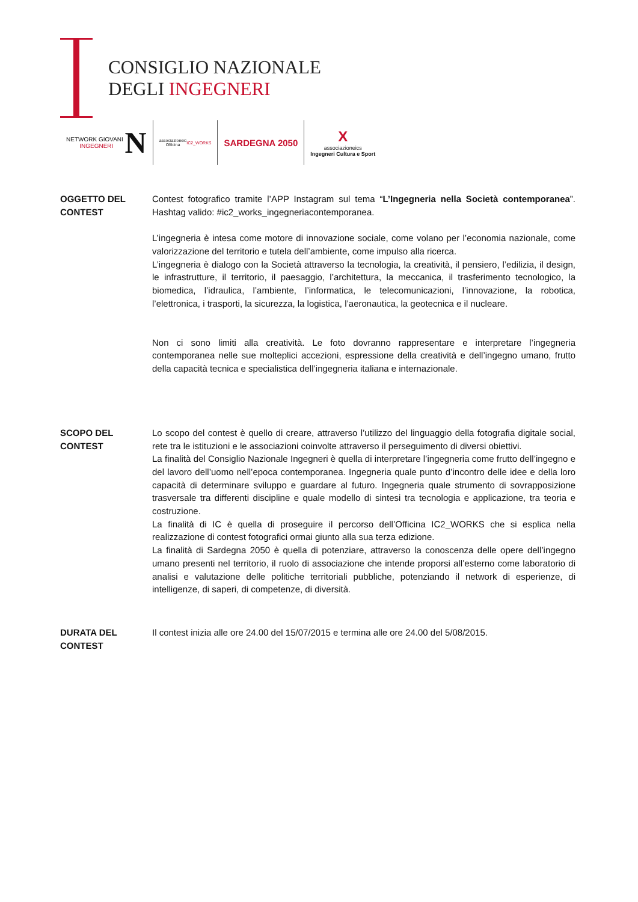CONSIGLIO NAZIONALE
DEGLI INGEGNERI
NETWORK GIOVANI
INGEGNERI N
associazioneic
Officina IC2_WORKS
SARDEGNA 2050
X
associazioneics
Ingegneri Cultura e Sport
OGGETTO DEL
CONTEST
Contest fotografico tramite l’APP Instagram sul tema “L’Ingegneria nella Società contemporanea”. Hashtag valido: #ic2_works_ingegneriacontemporanea.
L’ingegneria è intesa come motore di innovazione sociale, come volano per l’economia nazionale, come valorizzazione del territorio e tutela dell’ambiente, come impulso alla ricerca.
L’ingegneria è dialogo con la Società attraverso la tecnologia, la creatività, il pensiero, l’edilizia, il design, le infrastrutture, il territorio, il paesaggio, l’architettura, la meccanica, il trasferimento tecnologico, la biomedica, l’idraulica, l’ambiente, l’informatica, le telecomunicazioni, l’innovazione, la robotica, l’elettronica, i trasporti, la sicurezza, la logistica, l’aeronautica, la geotecnica e il nucleare.
Non ci sono limiti alla creatività. Le foto dovranno rappresentare e interpretare l’ingegneria contemporanea nelle sue molteplici accezioni, espressione della creatività e dell’ingegno umano, frutto della capacità tecnica e specialistica dell’ingegneria italiana e internazionale.
SCOPO DEL
CONTEST
Lo scopo del contest è quello di creare, attraverso l’utilizzo del linguaggio della fotografia digitale social, rete tra le istituzioni e le associazioni coinvolte attraverso il perseguimento di diversi obiettivi.
La finalità del Consiglio Nazionale Ingegneri è quella di interpretare l’ingegneria come frutto dell’ingegno e del lavoro dell’uomo nell’epoca contemporanea. Ingegneria quale punto d’incontro delle idee e della loro capacità di determinare sviluppo e guardare al futuro. Ingegneria quale strumento di sovrapposizione trasversale tra differenti discipline e quale modello di sintesi tra tecnologia e applicazione, tra teoria e costruzione.
La finalità di IC è quella di proseguire il percorso dell’Officina IC2_WORKS che si esplica nella realizzazione di contest fotografici ormai giunto alla sua terza edizione.
La finalità di Sardegna 2050 è quella di potenziare, attraverso la conoscenza delle opere dell’ingegno umano presenti nel territorio, il ruolo di associazione che intende proporsi all’esterno come laboratorio di analisi e valutazione delle politiche territoriali pubbliche, potenziando il network di esperienze, di intelligenze, di saperi, di competenze, di diversità.
DURATA DEL
CONTEST
Il contest inizia alle ore 24.00 del 15/07/2015 e termina alle ore 24.00 del 5/08/2015.